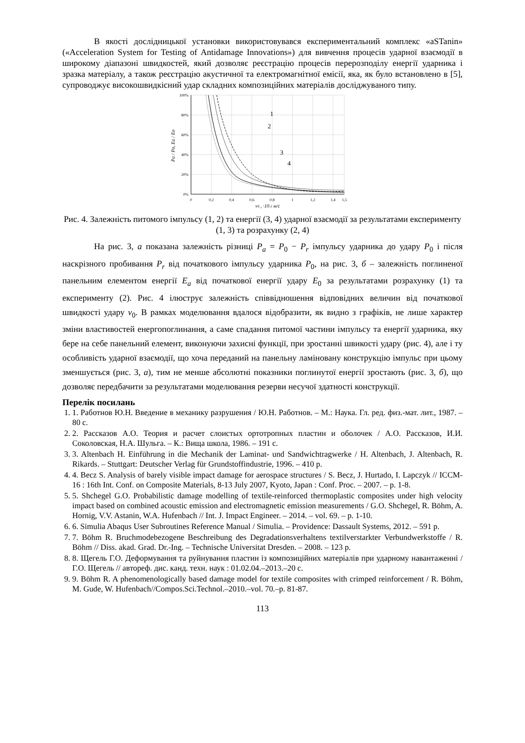В якості дослідницької установки використовувався експериментальний комплекс «aSTanin» («Acceleration System for Testing of Antidamage Innovations») для вивчення процесів ударної взаємодії в широкому діапазоні швидкостей, який дозволяє реєстрацію процесів перерозподілу енергії ударника і зразка матеріалу, а також реєстрацію акустичної та електромагнітної емісії, яка, як було встановлено в [5], супроводжує високошвидкісний удар складних композиційних матеріалів досліджуваного типу.
100%
80%
60%
40%
20%
0%
0
0,2
0,4
0,6
0,8
1
1,2
1,4
1,5
v0 , ·10-3 м/с
Pa / Po, Ea / Eo
1
2
3
4
Рис. 4. Залежність питомого імпульсу (1, 2) та енергії (3, 4) ударної взаємодії за результатами експерименту (1, 3) та розрахунку (2, 4)
На рис. 3, а показана залежність різниці P<sub>a</sub> = P<sub>0</sub> − P<sub>r</sub> імпульсу ударника до удару P<sub>0</sub> і після наскрізного пробивання P<sub>r</sub> від початкового імпульсу ударника P<sub>0</sub>, на рис. 3, б – залежність поглиненої панельним елементом енергії E<sub>a</sub> від початкової енергії удару E<sub>0</sub> за результатами розрахунку (1) та експерименту (2). Рис. 4 ілюструє залежність співвідношення відповідних величин від початкової швидкості удару v<sub>0</sub>. В рамках моделювання вдалося відобразити, як видно з графіків, не лише характер зміни властивостей енергопоглинання, а саме спадання питомої частини імпульсу та енергії ударника, яку бере на себе панельний елемент, виконуючи захисні функції, при зростанні швикості удару (рис. 4), але і ту особливість ударної взаємодії, що хоча переданий на панельну ламіновану конструкцію імпульс при цьому зменшується (рис. 3, а), тим не менше абсолютні показники поглинутої енергії зростають (рис. 3, б), що дозволяє передбачити за результатами моделювання резерви несучої здатності конструкції.
Перелік посилань
1. 1. Работнов Ю.Н. Введение в механику разрушения / Ю.Н. Работнов. – М.: Наука. Гл. ред. физ.-мат. лит., 1987. – 80 с.
2. 2. Рассказов А.О. Теория и расчет слоистых ортотропных пластин и оболочек / А.О. Рассказов, И.И. Соколовская, Н.А. Шульга. – К.: Вища школа, 1986. – 191 с.
3. 3. Altenbach H. Einführung in die Mechanik der Laminat- und Sandwichtragwerke / H. Altenbach, J. Altenbach, R. Rikards. – Stuttgart: Deutscher Verlag für Grundstoffindustrie, 1996. – 410 p.
4. 4. Becz S. Analysis of barely visible impact damage for aerospace structures / S. Becz, J. Hurtado, I. Lapczyk // ICCM-16 : 16th Int. Conf. on Composite Materials, 8-13 July 2007, Kyoto, Japan : Conf. Proc. – 2007. – p. 1-8.
5. 5. Shchegel G.O. Probabilistic damage modelling of textile-reinforced thermoplastic composites under high velocity impact based on combined acoustic emission and electromagnetic emission measurements / G.O. Shchegel, R. Böhm, A. Hornig, V.V. Astanin, W.A. Hufenbach // Int. J. Impact Engineer. – 2014. – vol. 69. – p. 1-10.
6. 6. Simulia Abaqus User Subroutines Reference Manual / Simulia. – Providence: Dassault Systems, 2012. – 591 p.
7. 7. Böhm R. Bruchmodebezogene Beschreibung des Degradationsverhaltens textilverstarkter Verbundwerkstoffe / R. Böhm // Diss. akad. Grad. Dr.-Ing. – Technische Universitat Dresden. – 2008. – 123 p.
8. 8. Щегель Г.О. Деформування та руйнування пластин із композиційних матеріалів при ударному навантаженні / Г.О. Щегель // автореф. дис. канд. техн. наук : 01.02.04.–2013.–20 с.
9. 9. Böhm R. A phenomenologically based damage model for textile composites with crimped reinforcement / R. Böhm, M. Gude, W. Hufenbach//Compos.Sci.Technol.–2010.–vol. 70.–p. 81-87.
113